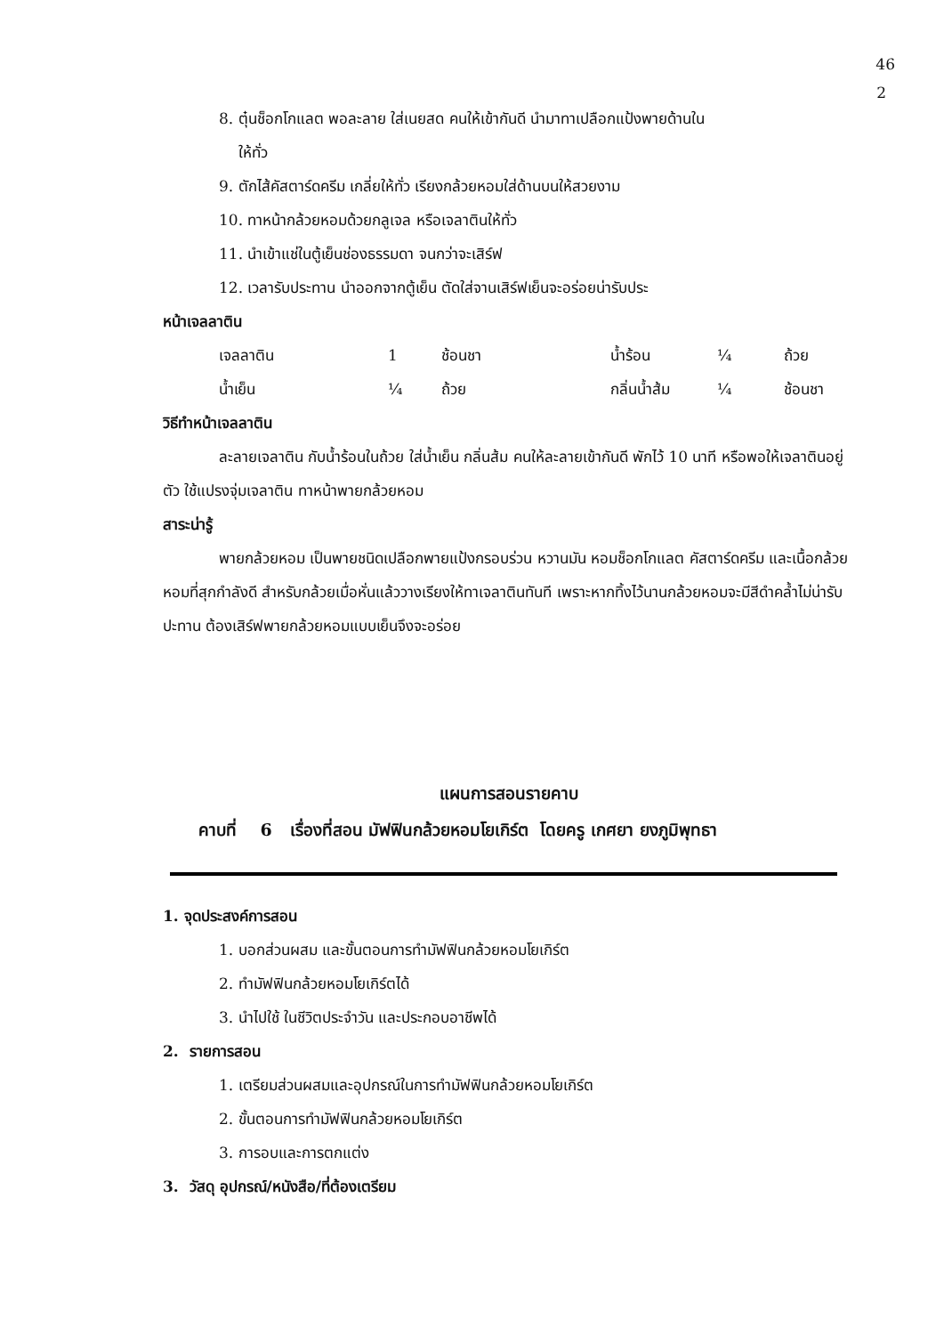46
2
8. ตุ๋นช็อกโกแลต พอละลาย ใส่เนยสด คนให้เข้ากันดี นำมาทาเปลือกแป้งพายด้านใน
ให้ทั่ว
9. ตักไส้คัสตาร์ดครีม เกลี่ยให้ทั่ว เรียงกล้วยหอมใส่ด้านบนให้สวยงาม
10. ทาหน้ากล้วยหอมด้วยกลูเจล หรือเจลาตินให้ทั่ว
11. นำเข้าแช่ในตู้เย็นช่องธรรมดา จนกว่าจะเสิร์ฟ
12. เวลารับประทาน นำออกจากตู้เย็น ตัดใส่จานเสิร์ฟเย็นจะอร่อยน่ารับประ
หน้าเจลลาติน
| เจลลาติน | 1 | ช้อนชา | น้ำร้อน | ¼ | ถ้วย |
| น้ำเย็น | ¼ | ถ้วย | กลิ่นน้ำส้ม | ¼ | ช้อนชา |
วิธีทำหน้าเจลลาติน
ละลายเจลาติน กับน้ำร้อนในถ้วย ใส่น้ำเย็น กลิ่นส้ม คนให้ละลายเข้ากันดี พักไว้ 10 นาที หรือพอให้เจลาตินอยู่ตัว ใช้แปรงจุ่มเจลาติน ทาหน้าพายกล้วยหอม
สาระน่ารู้
พายกล้วยหอม เป็นพายชนิดเปลือกพายแป้งกรอบร่วน หวานมัน หอมช็อกโกแลต คัสตาร์ดครีม และเนื้อกล้วยหอมที่สุกกำลังดี สำหรับกล้วยเมื่อหั่นแล้ววางเรียงให้ทาเจลาตินทันที เพราะหากทิ้งไว้นานกล้วยหอมจะมีสีดำคล้ำไม่น่ารับปะทาน ต้องเสิร์ฟพายกล้วยหอมแบบเย็นจึงจะอร่อย
แผนการสอนรายคาบ
คาบที่ 6 เรื่องที่สอน มัฟฟินกล้วยหอมโยเกิร์ต โดยครู เกศยา ยงภูมิพุทธา
1. จุดประสงค์การสอน
1. บอกส่วนผสม และขั้นตอนการทำมัฟฟินกล้วยหอมโยเกิร์ต
2. ทำมัฟฟินกล้วยหอมโยเกิร์ตได้
3. นำไปใช้ ในชีวิตประจำวัน และประกอบอาชีพได้
2. รายการสอน
1. เตรียมส่วนผสมและอุปกรณ์ในการทำมัฟฟินกล้วยหอมโยเกิร์ต
2. ขั้นตอนการทำมัฟฟินกล้วยหอมโยเกิร์ต
3. การอบและการตกแต่ง
3. วัสดุ อุปกรณ์/หนังสือ/ที่ต้องเตรียม